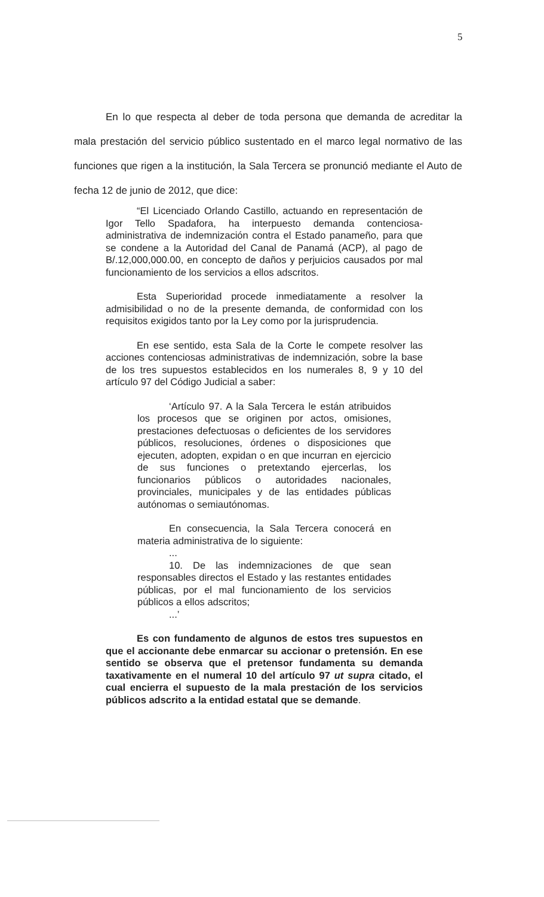5
En lo que respecta al deber de toda persona que demanda de acreditar la mala prestación del servicio público sustentado en el marco legal normativo de las funciones que rigen a la institución, la Sala Tercera se pronunció mediante el Auto de fecha 12 de junio de 2012, que dice:
“El Licenciado Orlando Castillo, actuando en representación de Igor Tello Spadafora, ha interpuesto demanda contenciosa-administrativa de indemnización contra el Estado panameño, para que se condene a la Autoridad del Canal de Panamá (ACP), al pago de B/.12,000,000.00, en concepto de daños y perjuicios causados por mal funcionamiento de los servicios a ellos adscritos.
Esta Superioridad procede inmediatamente a resolver la admisibilidad o no de la presente demanda, de conformidad con los requisitos exigidos tanto por la Ley como por la jurisprudencia.
En ese sentido, esta Sala de la Corte le compete resolver las acciones contenciosas administrativas de indemnización, sobre la base de los tres supuestos establecidos en los numerales 8, 9 y 10 del artículo 97 del Código Judicial a saber:
‘Artículo 97. A la Sala Tercera le están atribuidos los procesos que se originen por actos, omisiones, prestaciones defectuosas o deficientes de los servidores públicos, resoluciones, órdenes o disposiciones que ejecuten, adopten, expidan o en que incurran en ejercicio de sus funciones o pretextando ejercerlas, los funcionarios públicos o autoridades nacionales, provinciales, municipales y de las entidades públicas autónomas o semiautónomas.
En consecuencia, la Sala Tercera conocerá en materia administrativa de lo siguiente:
...
10. De las indemnizaciones de que sean responsables directos el Estado y las restantes entidades públicas, por el mal funcionamiento de los servicios públicos a ellos adscritos;
...’
Es con fundamento de algunos de estos tres supuestos en que el accionante debe enmarcar su accionar o pretensión. En ese sentido se observa que el pretensor fundamenta su demanda taxativamente en el numeral 10 del artículo 97 ut supra citado, el cual encierra el supuesto de la mala prestación de los servicios públicos adscrito a la entidad estatal que se demande.